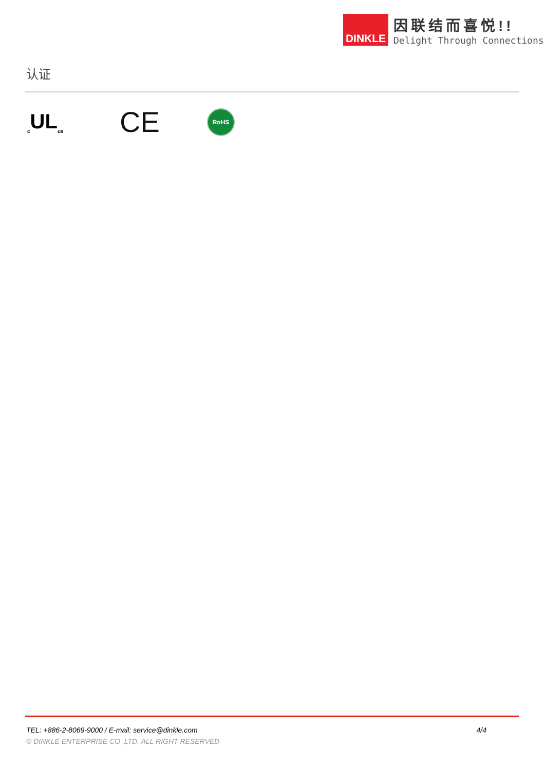DINKLE
因联结而喜悦!!
Delight Through Connections
认证
<sub>c</sub>UL<sub>us</sub>
CE
RoHS
TEL: +886-2-8069-9000 / E-mail: service@dinkle.com 4/4
© DINKLE ENTERPRISE CO ,LTD. ALL RIGHT RESERVED